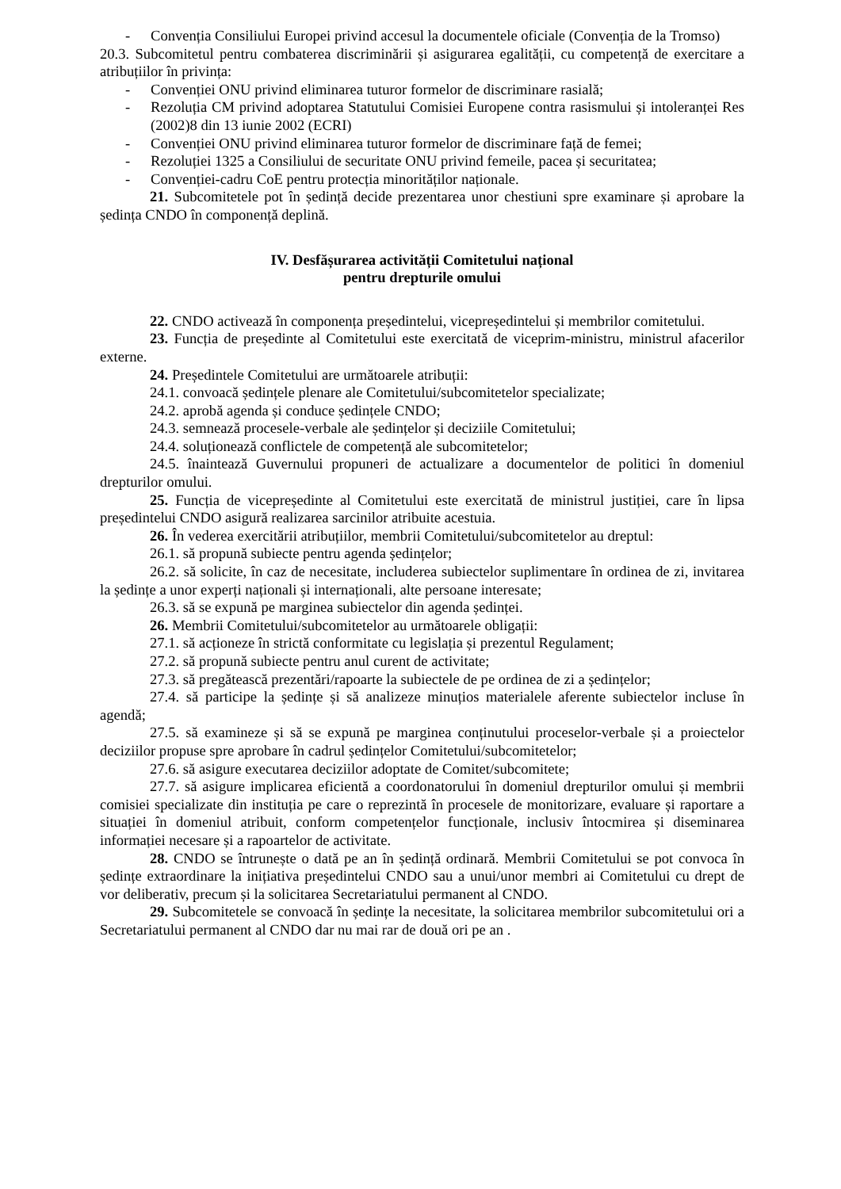- Convenția Consiliului Europei privind accesul la documentele oficiale (Convenția de la Tromso)
20.3. Subcomitetul pentru combaterea discriminării și asigurarea egalității, cu competență de exercitare a atribuțiilor în privința:
- Convenției ONU privind eliminarea tuturor formelor de discriminare rasială;
- Rezoluția CM privind adoptarea Statutului Comisiei Europene contra rasismului și intoleranței Res (2002)8 din 13 iunie 2002 (ECRI)
- Convenției ONU privind eliminarea tuturor formelor de discriminare față de femei;
- Rezoluției 1325 a Consiliului de securitate ONU privind femeile, pacea și securitatea;
- Convenției-cadru CoE pentru protecția minorităților naționale.
21. Subcomitetele pot în ședință decide prezentarea unor chestiuni spre examinare și aprobare la ședința CNDO în componență deplină.
IV. Desfășurarea activității Comitetului național
pentru drepturile omului
22. CNDO activează în componența președintelui, vicepreședintelui și membrilor comitetului.
23. Funcția de președinte al Comitetului este exercitată de viceprim-ministru, ministrul afacerilor externe.
24. Președintele Comitetului are următoarele atribuții:
24.1. convoacă ședințele plenare ale Comitetului/subcomitetelor specializate;
24.2. aprobă agenda și conduce ședințele CNDO;
24.3. semnează procesele-verbale ale ședințelor și deciziile Comitetului;
24.4. soluționează conflictele de competență ale subcomitetelor;
24.5. înaintează Guvernului propuneri de actualizare a documentelor de politici în domeniul drepturilor omului.
25. Funcția de vicepreședinte al Comitetului este exercitată de ministrul justiției, care în lipsa președintelui CNDO asigură realizarea sarcinilor atribuite acestuia.
26. În vederea exercitării atribuțiilor, membrii Comitetului/subcomitetelor au dreptul:
26.1. să propună subiecte pentru agenda ședințelor;
26.2. să solicite, în caz de necesitate, includerea subiectelor suplimentare în ordinea de zi, invitarea la ședințe a unor experți naționali și internaționali, alte persoane interesate;
26.3. să se expună pe marginea subiectelor din agenda ședinței.
26. Membrii Comitetului/subcomitetelor au următoarele obligații:
27.1. să acționeze în strictă conformitate cu legislația și prezentul Regulament;
27.2. să propună subiecte pentru anul curent de activitate;
27.3. să pregătească prezentări/rapoarte la subiectele de pe ordinea de zi a ședințelor;
27.4. să participe la ședințe și să analizeze minuțios materialele aferente subiectelor incluse în agendă;
27.5. să examineze și să se expună pe marginea conținutului proceselor-verbale și a proiectelor deciziilor propuse spre aprobare în cadrul ședințelor Comitetului/subcomitetelor;
27.6. să asigure executarea deciziilor adoptate de Comitet/subcomitete;
27.7. să asigure implicarea eficientă a coordonatorului în domeniul drepturilor omului și membrii comisiei specializate din instituția pe care o reprezintă în procesele de monitorizare, evaluare și raportare a situației în domeniul atribuit, conform competențelor funcționale, inclusiv întocmirea și diseminarea informației necesare și a rapoartelor de activitate.
28. CNDO se întrunește o dată pe an în ședință ordinară. Membrii Comitetului se pot convoca în ședințe extraordinare la inițiativa președintelui CNDO sau a unui/unor membri ai Comitetului cu drept de vor deliberativ, precum și la solicitarea Secretariatului permanent al CNDO.
29. Subcomitetele se convoacă în ședințe la necesitate, la solicitarea membrilor subcomitetului ori a Secretariatului permanent al CNDO dar nu mai rar de două ori pe an .